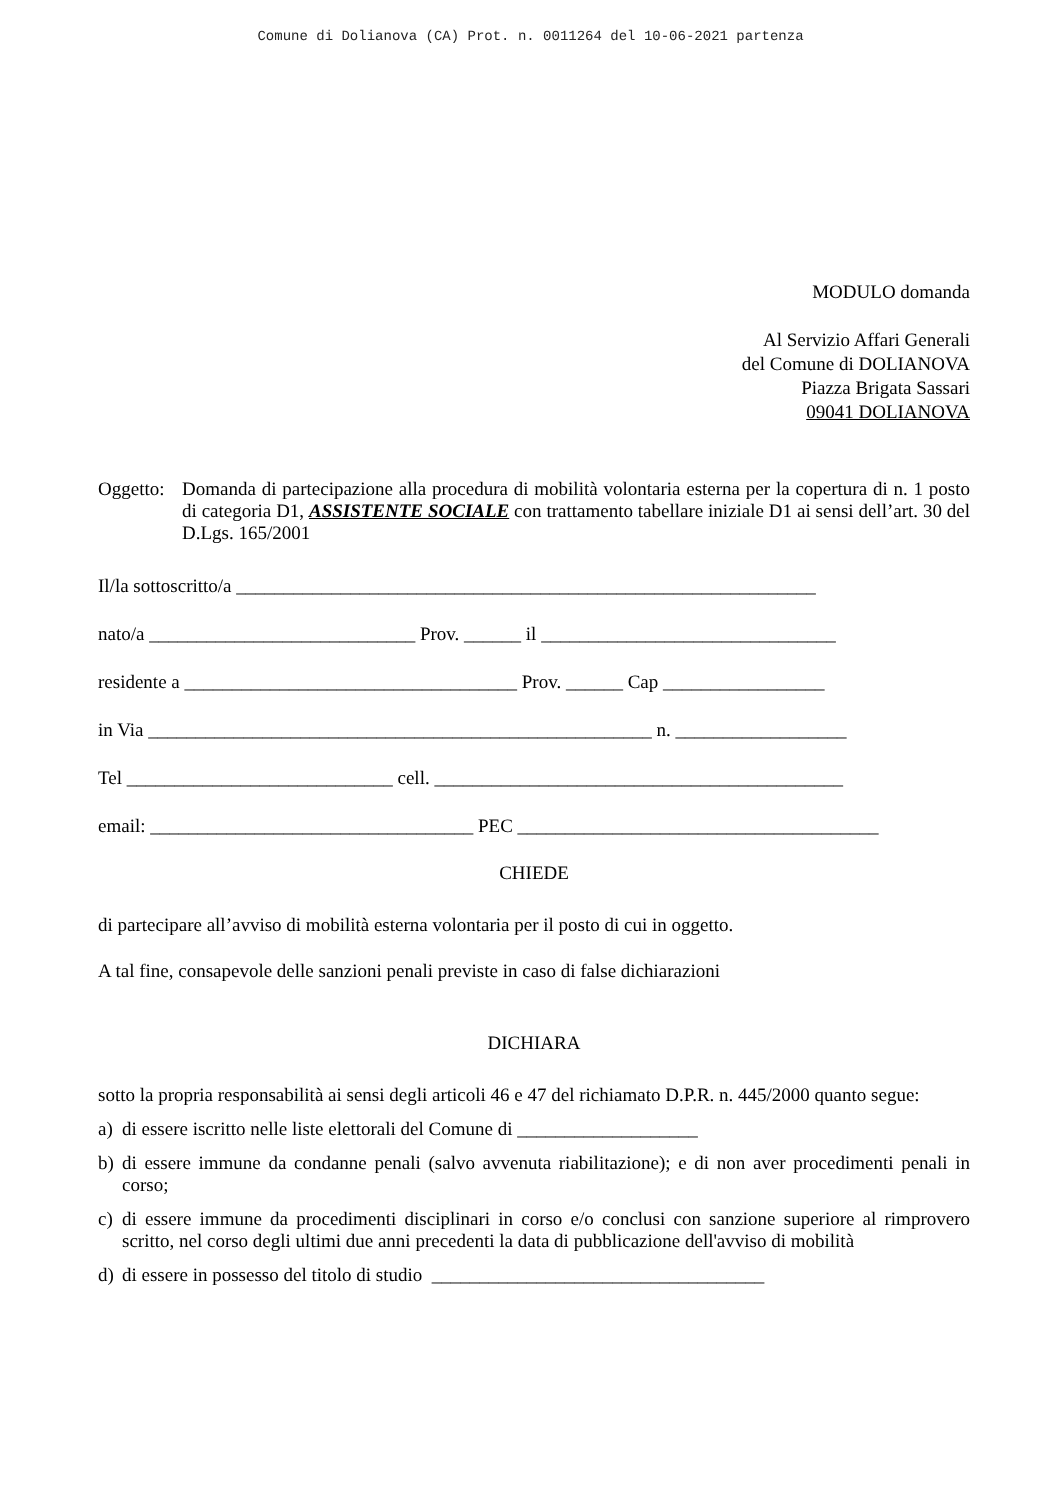Comune di Dolianova (CA) Prot. n. 0011264 del 10-06-2021 partenza
MODULO domanda
Al Servizio Affari Generali
del Comune di DOLIANOVA
Piazza Brigata Sassari
09041 DOLIANOVA
Oggetto: Domanda di partecipazione alla procedura di mobilità volontaria esterna per la copertura di n. 1 posto di categoria D1, ASSISTENTE SOCIALE con trattamento tabellare iniziale D1 ai sensi dell’art. 30 del D.Lgs. 165/2001
Il/la sottoscritto/a _____________________________________________________________
nato/a ____________________________ Prov. ______ il _______________________________
residente a ___________________________________ Prov. ______ Cap _________________
in Via _____________________________________________________ n. __________________
Tel ____________________________ cell. ___________________________________________
email: __________________________________ PEC ______________________________________
CHIEDE
di partecipare all’avviso di mobilità esterna volontaria per il posto di cui in oggetto.
A tal fine, consapevole delle sanzioni penali previste in caso di false dichiarazioni
DICHIARA
sotto la propria responsabilità ai sensi degli articoli 46 e 47 del richiamato D.P.R. n. 445/2000 quanto segue:
a) di essere iscritto nelle liste elettorali del Comune di ___________________
b) di essere immune da condanne penali (salvo avvenuta riabilitazione); e di non aver procedimenti penali in corso;
c) di essere immune da procedimenti disciplinari in corso e/o conclusi con sanzione superiore al rimprovero scritto, nel corso degli ultimi due anni precedenti la data di pubblicazione dell'avviso di mobilità
d) di essere in possesso del titolo di studio ___________________________________